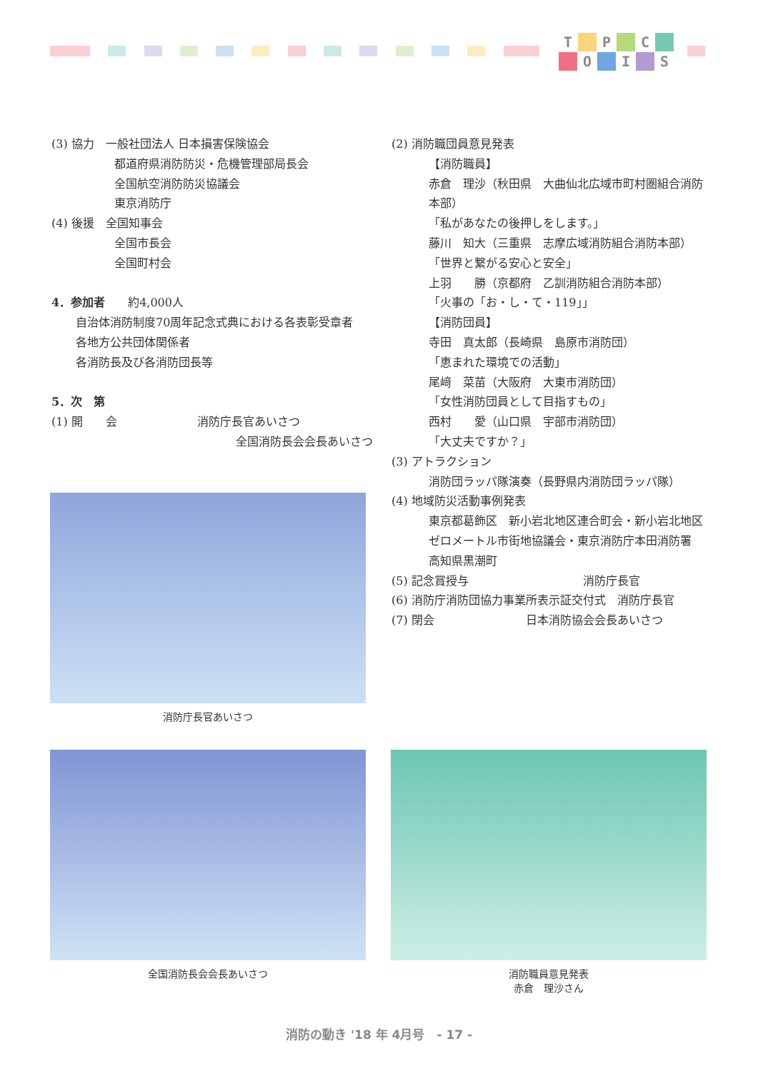T P C O I S
(3) 協力　一般社団法人 日本損害保険協会
都道府県消防防災・危機管理部局長会
全国航空消防防災協議会
東京消防庁
(4) 後援　全国知事会
全国市長会
全国町村会
4．参加者　　約4,000人
自治体消防制度70周年記念式典における各表彰受章者
各地方公共団体関係者
各消防長及び各消防団長等
5．次　第
(1) 開　　会　　　　　　　消防庁長官あいさつ
全国消防長会会長あいさつ
(2) 消防職団員意見発表
【消防職員】
赤倉　理沙（秋田県　大曲仙北広域市町村圏組合消防本部）
「私があなたの後押しをします。」
藤川　知大（三重県　志摩広域消防組合消防本部）
「世界と繋がる安心と安全」
上羽　　勝（京都府　乙訓消防組合消防本部）
「火事の「お・し・て・119」」
【消防団員】
寺田　真太郎（長崎県　島原市消防団）
「恵まれた環境での活動」
尾﨑　菜苗（大阪府　大東市消防団）
「女性消防団員として目指すもの」
西村　　愛（山口県　宇部市消防団）
「大丈夫ですか？」
(3) アトラクション
消防団ラッパ隊演奏（長野県内消防団ラッパ隊）
(4) 地域防災活動事例発表
東京都葛飾区　新小岩北地区連合町会・新小岩北地区ゼロメートル市街地協議会・東京消防庁本田消防署
高知県黒潮町
(5) 記念賞授与　　　　　　　　　　消防庁長官
(6) 消防庁消防団協力事業所表示証交付式　消防庁長官
(7) 閉会　　　　　　　　日本消防協会会長あいさつ
消防庁長官あいさつ
全国消防長会会長あいさつ
消防職員意見発表
赤倉　理沙さん
消防の動き '18 年 4月号　- 17 -